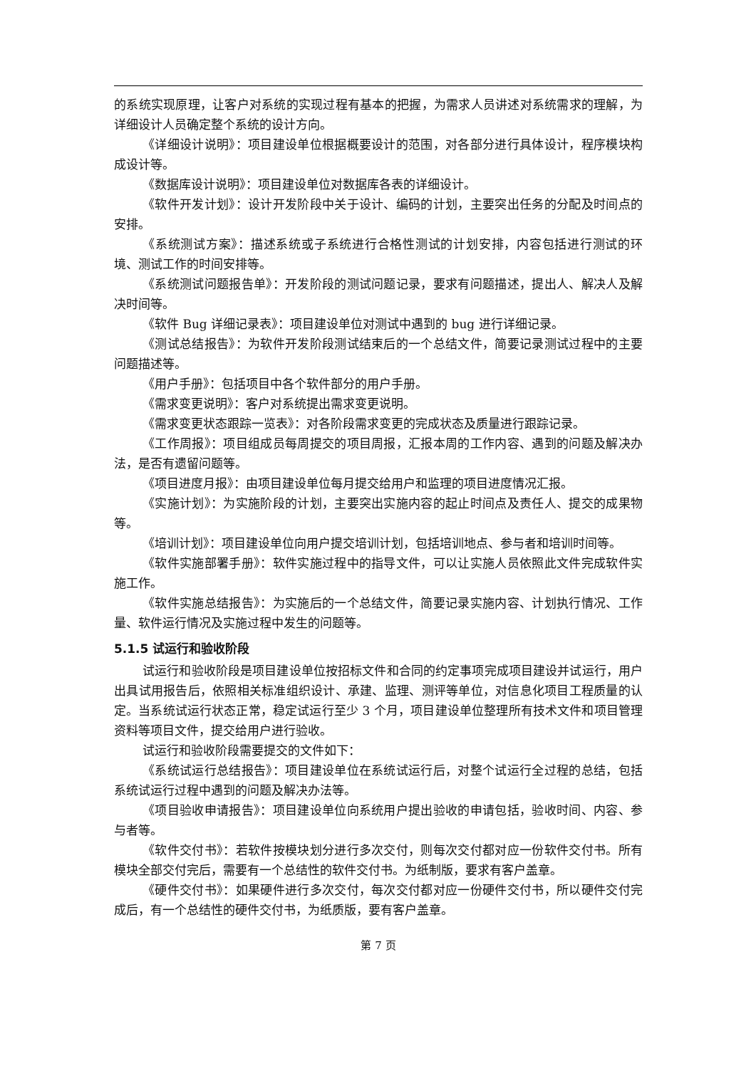的系统实现原理，让客户对系统的实现过程有基本的把握，为需求人员讲述对系统需求的理解，为详细设计人员确定整个系统的设计方向。
《详细设计说明》：项目建设单位根据概要设计的范围，对各部分进行具体设计，程序模块构成设计等。
《数据库设计说明》：项目建设单位对数据库各表的详细设计。
《软件开发计划》：设计开发阶段中关于设计、编码的计划，主要突出任务的分配及时间点的安排。
《系统测试方案》：描述系统或子系统进行合格性测试的计划安排，内容包括进行测试的环境、测试工作的时间安排等。
《系统测试问题报告单》：开发阶段的测试问题记录，要求有问题描述，提出人、解决人及解决时间等。
《软件 Bug 详细记录表》：项目建设单位对测试中遇到的 bug 进行详细记录。
《测试总结报告》：为软件开发阶段测试结束后的一个总结文件，简要记录测试过程中的主要问题描述等。
《用户手册》：包括项目中各个软件部分的用户手册。
《需求变更说明》：客户对系统提出需求变更说明。
《需求变更状态跟踪一览表》：对各阶段需求变更的完成状态及质量进行跟踪记录。
《工作周报》：项目组成员每周提交的项目周报，汇报本周的工作内容、遇到的问题及解决办法，是否有遗留问题等。
《项目进度月报》：由项目建设单位每月提交给用户和监理的项目进度情况汇报。
《实施计划》：为实施阶段的计划，主要突出实施内容的起止时间点及责任人、提交的成果物等。
《培训计划》：项目建设单位向用户提交培训计划，包括培训地点、参与者和培训时间等。
《软件实施部署手册》：软件实施过程中的指导文件，可以让实施人员依照此文件完成软件实施工作。
《软件实施总结报告》：为实施后的一个总结文件，简要记录实施内容、计划执行情况、工作量、软件运行情况及实施过程中发生的问题等。
5.1.5 试运行和验收阶段
试运行和验收阶段是项目建设单位按招标文件和合同的约定事项完成项目建设并试运行，用户出具试用报告后，依照相关标准组织设计、承建、监理、测评等单位，对信息化项目工程质量的认定。当系统试运行状态正常，稳定试运行至少 3 个月，项目建设单位整理所有技术文件和项目管理资料等项目文件，提交给用户进行验收。
试运行和验收阶段需要提交的文件如下：
《系统试运行总结报告》：项目建设单位在系统试运行后，对整个试运行全过程的总结，包括系统试运行过程中遇到的问题及解决办法等。
《项目验收申请报告》：项目建设单位向系统用户提出验收的申请包括，验收时间、内容、参与者等。
《软件交付书》：若软件按模块划分进行多次交付，则每次交付都对应一份软件交付书。所有模块全部交付完后，需要有一个总结性的软件交付书。为纸制版，要求有客户盖章。
《硬件交付书》：如果硬件进行多次交付，每次交付都对应一份硬件交付书，所以硬件交付完成后，有一个总结性的硬件交付书，为纸质版，要有客户盖章。
第 7 页